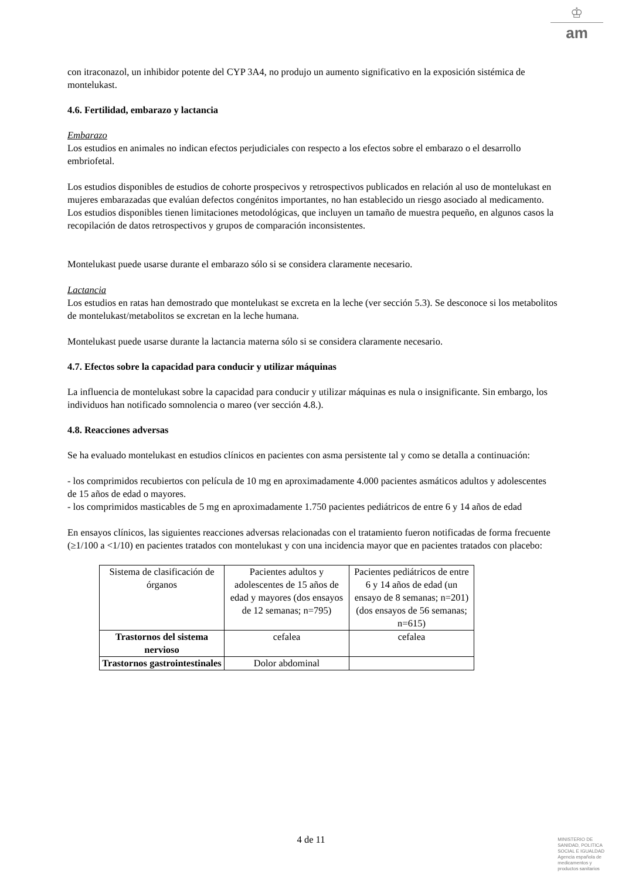♔
am
con itraconazol, un inhibidor potente del CYP 3A4, no produjo un aumento significativo en la exposición sistémica de montelukast.
4.6. Fertilidad, embarazo y lactancia
Embarazo
Los estudios en animales no indican efectos perjudiciales con respecto a los efectos sobre el embarazo o el desarrollo embriofetal.
Los estudios disponibles de estudios de cohorte prospecivos y retrospectivos publicados en relación al uso de montelukast en mujeres embarazadas que evalúan defectos congénitos importantes, no han establecido un riesgo asociado al medicamento. Los estudios disponibles tienen limitaciones metodológicas, que incluyen un tamaño de muestra pequeño, en algunos casos la recopilación de datos retrospectivos y grupos de comparación inconsistentes.
Montelukast puede usarse durante el embarazo sólo si se considera claramente necesario.
Lactancia
Los estudios en ratas han demostrado que montelukast se excreta en la leche (ver sección 5.3). Se desconoce si los metabolitos de montelukast/metabolitos se excretan en la leche humana.
Montelukast puede usarse durante la lactancia materna sólo si se considera claramente necesario.
4.7. Efectos sobre la capacidad para conducir y utilizar máquinas
La influencia de montelukast sobre la capacidad para conducir y utilizar máquinas es nula o insignificante. Sin embargo, los individuos han notificado somnolencia o mareo (ver sección 4.8.).
4.8. Reacciones adversas
Se ha evaluado montelukast en estudios clínicos en pacientes con asma persistente tal y como se detalla a continuación:
- los comprimidos recubiertos con película de 10 mg en aproximadamente 4.000 pacientes asmáticos adultos y adolescentes de 15 años de edad o mayores.
- los comprimidos masticables de 5 mg en aproximadamente 1.750 pacientes pediátricos de entre 6 y 14 años de edad
En ensayos clínicos, las siguientes reacciones adversas relacionadas con el tratamiento fueron notificadas de forma frecuente (≥1/100 a <1/10) en pacientes tratados con montelukast y con una incidencia mayor que en pacientes tratados con placebo:
| Sistema de clasificación de órganos | Pacientes adultos y adolescentes de 15 años de edad y mayores (dos ensayos de 12 semanas; n=795) | Pacientes pediátricos de entre 6 y 14 años de edad (un ensayo de 8 semanas; n=201) (dos ensayos de 56 semanas; n=615) |
| Trastornos del sistema nervioso | cefalea | cefalea |
| Trastornos gastrointestinales | Dolor abdominal | |
4 de 11
MINISTERIO DE
SANIDAD, POLITICA
SOCIAL E IGUALDAD
Agencia española de
medicamentos y
productos sanitarios